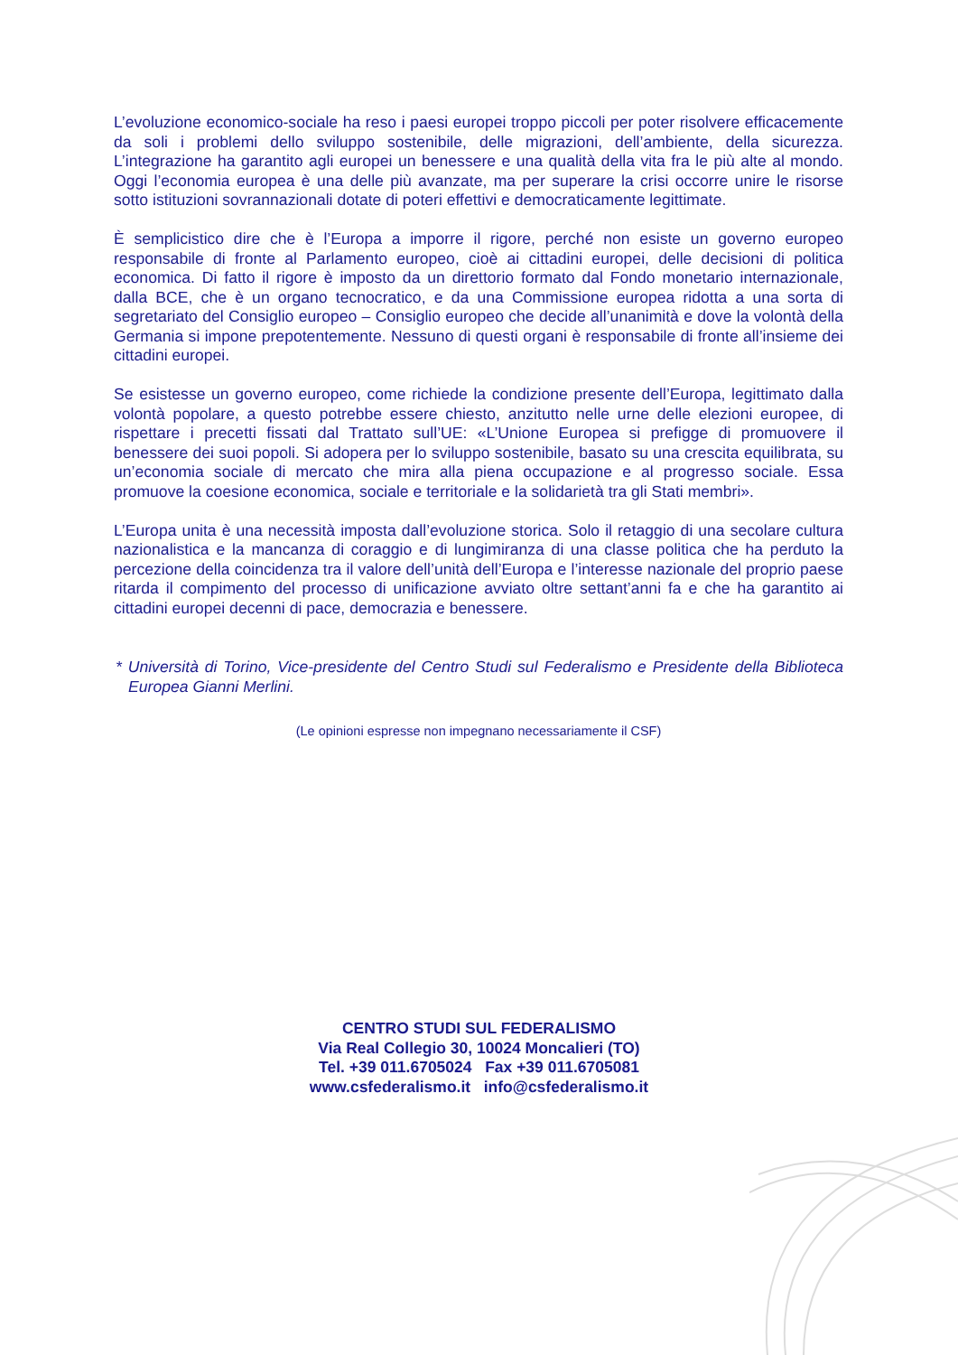L’evoluzione economico-sociale ha reso i paesi europei troppo piccoli per poter risolvere efficacemente da soli i problemi dello sviluppo sostenibile, delle migrazioni, dell’ambiente, della sicurezza. L’integrazione ha garantito agli europei un benessere e una qualità della vita fra le più alte al mondo. Oggi l’economia europea è una delle più avanzate, ma per superare la crisi occorre unire le risorse sotto istituzioni sovrannazionali dotate di poteri effettivi e democraticamente legittimate.
È semplicistico dire che è l’Europa a imporre il rigore, perché non esiste un governo europeo responsabile di fronte al Parlamento europeo, cioè ai cittadini europei, delle decisioni di politica economica. Di fatto il rigore è imposto da un direttorio formato dal Fondo monetario internazionale, dalla BCE, che è un organo tecnocratico, e da una Commissione europea ridotta a una sorta di segretariato del Consiglio europeo – Consiglio europeo che decide all’unanimità e dove la volontà della Germania si impone prepotentemente. Nessuno di questi organi è responsabile di fronte all’insieme dei cittadini europei.
Se esistesse un governo europeo, come richiede la condizione presente dell’Europa, legittimato dalla volontà popolare, a questo potrebbe essere chiesto, anzitutto nelle urne delle elezioni europee, di rispettare i precetti fissati dal Trattato sull’UE: «L’Unione Europea si prefigge di promuovere il benessere dei suoi popoli. Si adopera per lo sviluppo sostenibile, basato su una crescita equilibrata, su un’economia sociale di mercato che mira alla piena occupazione e al progresso sociale. Essa promuove la coesione economica, sociale e territoriale e la solidarietà tra gli Stati membri».
L’Europa unita è una necessità imposta dall’evoluzione storica. Solo il retaggio di una secolare cultura nazionalistica e la mancanza di coraggio e di lungimiranza di una classe politica che ha perduto la percezione della coincidenza tra il valore dell’unità dell’Europa e l’interesse nazionale del proprio paese ritarda il compimento del processo di unificazione avviato oltre settant’anni fa e che ha garantito ai cittadini europei decenni di pace, democrazia e benessere.
* Università di Torino, Vice-presidente del Centro Studi sul Federalismo e Presidente della Biblioteca Europea Gianni Merlini.
(Le opinioni espresse non impegnano necessariamente il CSF)
CENTRO STUDI SUL FEDERALISMO
Via Real Collegio 30, 10024 Moncalieri (TO)
Tel. +39 011.6705024 Fax +39 011.6705081
www.csfederalismo.it info@csfederalismo.it